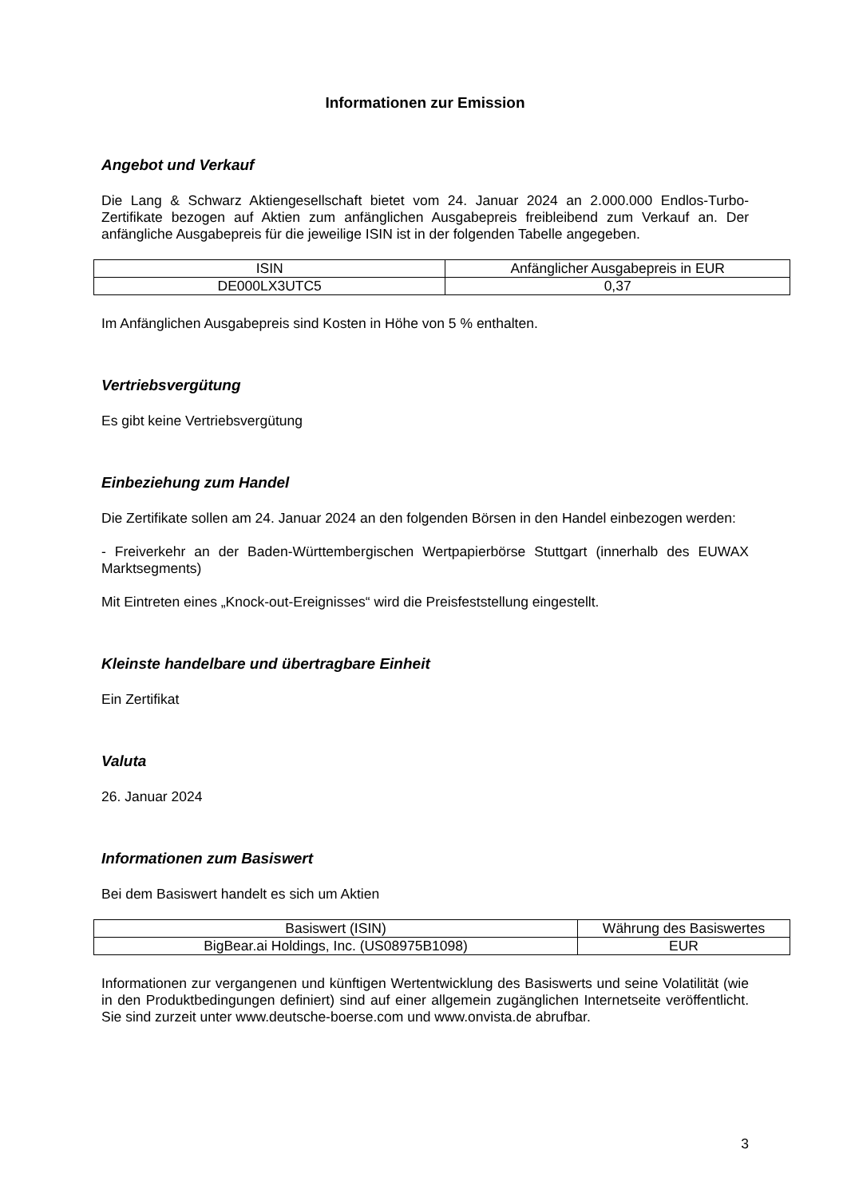Informationen zur Emission
Angebot und Verkauf
Die Lang & Schwarz Aktiengesellschaft bietet vom 24. Januar 2024 an 2.000.000 Endlos-Turbo-Zertifikate bezogen auf Aktien zum anfänglichen Ausgabepreis freibleibend zum Verkauf an. Der anfängliche Ausgabepreis für die jeweilige ISIN ist in der folgenden Tabelle angegeben.
| ISIN | Anfänglicher Ausgabepreis in EUR |
| DE000LX3UTC5 | 0,37 |
Im Anfänglichen Ausgabepreis sind Kosten in Höhe von 5 % enthalten.
Vertriebsvergütung
Es gibt keine Vertriebsvergütung
Einbeziehung zum Handel
Die Zertifikate sollen am 24. Januar 2024 an den folgenden Börsen in den Handel einbezogen werden:
- Freiverkehr an der Baden-Württembergischen Wertpapierbörse Stuttgart (innerhalb des EUWAX Marktsegments)
Mit Eintreten eines „Knock-out-Ereignisses“ wird die Preisfeststellung eingestellt.
Kleinste handelbare und übertragbare Einheit
Ein Zertifikat
Valuta
26. Januar 2024
Informationen zum Basiswert
Bei dem Basiswert handelt es sich um Aktien
| Basiswert (ISIN) | Währung des Basiswertes |
| BigBear.ai Holdings, Inc. (US08975B1098) | EUR |
Informationen zur vergangenen und künftigen Wertentwicklung des Basiswerts und seine Volatilität (wie in den Produktbedingungen definiert) sind auf einer allgemein zugänglichen Internetseite veröffentlicht. Sie sind zurzeit unter www.deutsche-boerse.com und www.onvista.de abrufbar.
3